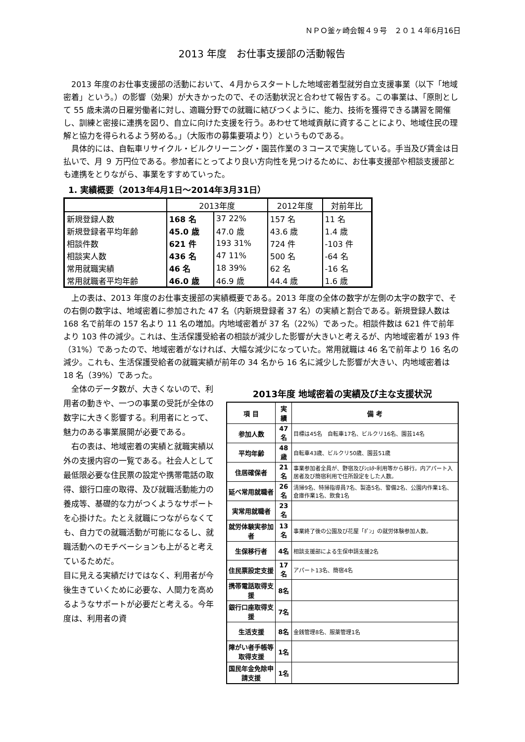ＮＰＯ釜ヶ崎会報４９号　２０１４年6月16日
2013 年度　お仕事支援部の活動報告
2013 年度のお仕事支援部の活動において、４月からスタートした地域密着型就労自立支援事業（以下「地域密着」という。）の影響（効果）が大きかったので、その活動状況と合わせて報告する。この事業は、「原則として 55 歳未満の日雇労働者に対し、適職分野での就職に結びつくように、能力、技術を獲得できる講習を開催し、訓練と密接に連携を図り、自立に向けた支援を行う。あわせて地域貢献に資することにより、地域住民の理解と協力を得られるよう努める。」（大阪市の募集要項より）というものである。
具体的には、自転車リサイクル・ビルクリーニング・園芸作業の３コースで実施している。手当及び賃金は日払いで、月 ９ 万円位である。参加者にとってより良い方向性を見つけるために、お仕事支援部や相談支援部とも連携をとりながら、事業をすすめていった。
1. 実績概要（2013年4月1日～2014年3月31日）
| | 2013年度 | | 2012年度 | 対前年比 |
| --- | --- | --- | --- | --- |
| 新規登録人数 | 168 名 | 37 22% | 157 名 | 11 名 |
| 新規登録者平均年齢 | 45.0 歳 | 47.0 歳 | 43.6 歳 | 1.4 歳 |
| 相談件数 | 621 件 | 193 31% | 724 件 | -103 件 |
| 相談実人数 | 436 名 | 47 11% | 500 名 | -64 名 |
| 常用就職実績 | 46 名 | 18 39% | 62 名 | -16 名 |
| 常用就職者平均年齢 | 46.0 歳 | 46.9 歳 | 44.4 歳 | 1.6 歳 |
上の表は、2013 年度のお仕事支援部の実績概要である。2013 年度の全体の数字が左側の太字の数字で、その右側の数字は、地域密着に参加された 47 名（内新規登録者 37 名）の実績と割合である。新規登録人数は 168 名で前年の 157 名より 11 名の増加。内地域密着が 37 名（22%）であった。相談件数は 621 件で前年より 103 件の減少。これは、生活保護受給者の相談が減少した影響が大きいと考えるが、内地域密着が 193 件（31%）であったので、地域密着がなければ、大幅な減少になっていた。常用就職は 46 名で前年より 16 名の減少。これも、生活保護受給者の就職実績が前年の 34 名から 16 名に減少した影響が大きい、内地域密着は 18 名（39%）であった。
全体のデータ数が、大きくないので、利用者の動きや、一つの事業の受託が全体の数字に大きく影響する。利用者にとって、魅力のある事業展開が必要である。
右の表は、地域密着の実績と就職実績以外の支援内容の一覧である。社会人として最低限必要な住民票の設定や携帯電話の取得、銀行口座の取得、及び就職活動能力の養成等、基礎的な力がつくようなサポートを心掛けた。たとえ就職につながらなくても、自力での就職活動が可能になるし、就職活動へのモチベーションも上がると考えているためだ。
目に見える実績だけではなく、利用者が今後生きていくために必要な、人間力を高めるようなサポートが必要だと考える。今年度は、利用者の資
2013年度 地域密着の実績及び主な支援状況
| 項 目 | 実 績 | 備 考 |
| --- | --- | --- |
| 参加人数 | 47名 | 目標は45名 自転車17名、ビルクリ16名、園芸14名 |
| 平均年齢 | 48歳 | 自転車43歳、ビルクリ50歳、園芸51歳 |
| 住居確保者 | 21名 | 事業参加者全員が、野宿及びｼｪﾙﾀｰ利用等から移行。内アパート入居者及び簡宿利用で住所設定をした人数。 |
| 延べ常用就職者 | 26名 | 清掃9名、特掃指導員7名、製造5名、警備2名、公園内作業1名、倉庫作業1名、飲食1名 |
| 実常用就職者 | 23名 | |
| 就労体験実参加者 | 13名 | 事業終了後の公園及び花屋「ﾎﾟﾝ」の就労体験参加人数。 |
| 生保移行者 | 4名 | 相談支援部による生保申請支援2名 |
| 住民票設定支援 | 17名 | アパート13名、簡宿4名 |
| 携帯電話取得支援 | 8名 | |
| 銀行口座取得支援 | 7名 | |
| 生活支援 | 8名 | 金銭管理8名、服薬管理1名 |
| 障がい者手帳等取得支援 | 1名 | |
| 国民年金免除申請支援 | 1名 | |